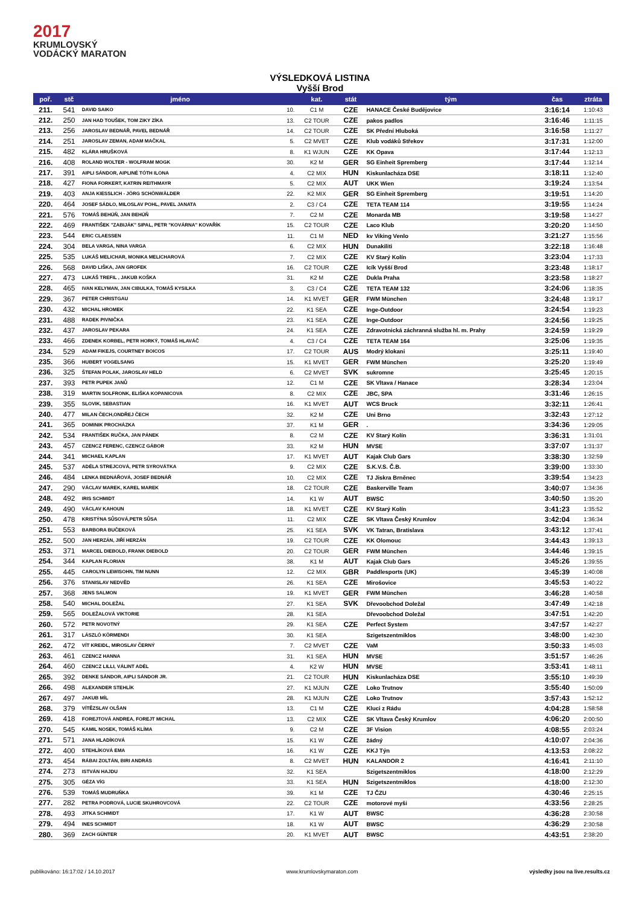2017
KRUMLOVSKÝ
VODÁCKÝ MARATON
VÝSLEDKOVÁ LISTINA
Vyšší Brod
| poř. | stč | jméno | | kat. | stát | tým | čas | ztráta |
| --- | --- | --- | --- | --- | --- | --- | --- | --- |
| 211. | 541 | DAVID SAIKO | 10. | C1 M | CZE | HANACE České Budějovice | 3:16:14 | 1:10:43 |
| 212. | 250 | JAN HAD TOUŠEK, TOM ZIKY ZÍKA | 13. | C2 TOUR | CZE | pakos padlos | 3:16:46 | 1:11:15 |
| 213. | 256 | JAROSLAV BEDNÁŘ, PAVEL BEDNÁŘ | 14. | C2 TOUR | CZE | SK Přední Hluboká | 3:16:58 | 1:11:27 |
| 214. | 251 | JAROSLAV ZEMAN, ADAM MAČKAL | 5. | C2 MVET | CZE | Klub vodáků Střekov | 3:17:31 | 1:12:00 |
| 215. | 482 | KLÁRA HRUŠKOVÁ | 8. | K1 WJUN | CZE | KK Opava | 3:17:44 | 1:12:13 |
| 216. | 408 | ROLAND WOLTER - WOLFRAM MOGK | 30. | K2 M | GER | SG Einheit Spremberg | 3:17:44 | 1:12:14 |
| 217. | 391 | AIPLI SÁNDOR, AIPLINÉ TÓTH ILONA | 4. | C2 MIX | HUN | Kiskunlacháza DSE | 3:18:11 | 1:12:40 |
| 218. | 427 | FIONA FORKERT, KATRIN REITHMAYR | 5. | C2 MIX | AUT | UKK Wien | 3:19:24 | 1:13:54 |
| 219. | 403 | ANJA KIESSLICH - JÖRG SCHÖNWÄLDER | 22. | K2 MIX | GER | SG Einheit Spremberg | 3:19:51 | 1:14:20 |
| 220. | 464 | JOSEF SÁDLO, MILOSLAV POHL, PAVEL JANATA | 2. | C3 / C4 | CZE | TETA TEAM 114 | 3:19:55 | 1:14:24 |
| 221. | 576 | TOMÁŠ BEHÚŇ, JAN BEHÚŇ | 7. | C2 M | CZE | Monarda MB | 3:19:58 | 1:14:27 |
| 222. | 469 | FRANTIŠEK "ZABIJÁK" SIPAL, PETR "KOVÁRNA" KOVAŘÍK | 15. | C2 TOUR | CZE | Laco Klub | 3:20:20 | 1:14:50 |
| 223. | 544 | ERIC CLAESSEN | 11. | C1 M | NED | kv Viking Venlo | 3:21:27 | 1:15:56 |
| 224. | 304 | BELA VARGA, NINA VARGA | 6. | C2 MIX | HUN | Dunakiliti | 3:22:18 | 1:16:48 |
| 225. | 535 | LUKÁŠ MELICHAR, MONIKA MELICHAROVÁ | 7. | C2 MIX | CZE | KV Starý Kolín | 3:23:04 | 1:17:33 |
| 226. | 568 | DAVID LIŠKA, JAN GROFEK | 16. | C2 TOUR | CZE | Icík Vyšší Brod | 3:23:48 | 1:18:17 |
| 227. | 473 | LUKÁŠ TREFIL , JAKUB KOŠKA | 31. | K2 M | CZE | Dukla Praha | 3:23:58 | 1:18:27 |
| 228. | 465 | IVAN KELYMAN, JAN CIBULKA, TOMÁŠ KYSILKA | 3. | C3 / C4 | CZE | TETA TEAM 132 | 3:24:06 | 1:18:35 |
| 229. | 367 | PETER CHRISTGAU | 14. | K1 MVET | GER | FWM München | 3:24:48 | 1:19:17 |
| 230. | 432 | MICHAL HROMEK | 22. | K1 SEA | CZE | Inge-Outdoor | 3:24:54 | 1:19:23 |
| 231. | 488 | RADEK PIVNIČKA | 23. | K1 SEA | CZE | Inge-Outdoor | 3:24:56 | 1:19:25 |
| 232. | 437 | JAROSLAV PEKARA | 24. | K1 SEA | CZE | Zdravotnická záchranná služba hl. m. Prahy | 3:24:59 | 1:19:29 |
| 233. | 466 | ZDENEK KORBEL, PETR HORKÝ, TOMÁŠ HLAVÁČ | 4. | C3 / C4 | CZE | TETA TEAM 164 | 3:25:06 | 1:19:35 |
| 234. | 529 | ADAM FIKEJS, COURTNEY BOICOS | 17. | C2 TOUR | AUS | Modrý klokani | 3:25:11 | 1:19:40 |
| 235. | 366 | HUBERT VOGELSANG | 15. | K1 MVET | GER | FWM München | 3:25:20 | 1:19:49 |
| 236. | 325 | ŠTEFAN POLAK, JAROSLAV HELD | 6. | C2 MVET | SVK | sukromne | 3:25:45 | 1:20:15 |
| 237. | 393 | PETR PUPEK JANŮ | 12. | C1 M | CZE | SK Vltava / Hanace | 3:28:34 | 1:23:04 |
| 238. | 319 | MARTIN SOLFRONK, ELIŠKA KOPANICOVA | 8. | C2 MIX | CZE | JBC, SPA | 3:31:46 | 1:26:15 |
| 239. | 355 | SLOVIK, SEBASTIAN | 16. | K1 MVET | AUT | WCS Bruck | 3:32:11 | 1:26:41 |
| 240. | 477 | MILAN ČECH,ONDŘEJ ČECH | 32. | K2 M | CZE | Uni Brno | 3:32:43 | 1:27:12 |
| 241. | 365 | DOMINIK PROCHÁZKA | 37. | K1 M | GER | . | 3:34:36 | 1:29:05 |
| 242. | 534 | FRANTIŠEK RUČKA, JAN PÁNEK | 8. | C2 M | CZE | KV Starý Kolín | 3:36:31 | 1:31:01 |
| 243. | 457 | CZENCZ FERENC, CZENCZ GÁBOR | 33. | K2 M | HUN | MVSE | 3:37:07 | 1:31:37 |
| 244. | 341 | MICHAEL KAPLAN | 17. | K1 MVET | AUT | Kajak Club Gars | 3:38:30 | 1:32:59 |
| 245. | 537 | ADÉLA STREJCOVÁ, PETR SYROVÁTKA | 9. | C2 MIX | CZE | S.K.V.S. Č.B. | 3:39:00 | 1:33:30 |
| 246. | 484 | LENKA BEDNÁŘOVÁ, JOSEF BEDNÁŘ | 10. | C2 MIX | CZE | TJ Jiskra Brněnec | 3:39:54 | 1:34:23 |
| 247. | 290 | VÁCLAV MAREK, KAREL MAREK | 18. | C2 TOUR | CZE | Baskerville Team | 3:40:07 | 1:34:36 |
| 248. | 492 | IRIS SCHMIDT | 14. | K1 W | AUT | BWSC | 3:40:50 | 1:35:20 |
| 249. | 490 | VÁCLAV KAHOUN | 18. | K1 MVET | CZE | KV Starý Kolín | 3:41:23 | 1:35:52 |
| 250. | 478 | KRISTÝNA SŮSOVÁ,PETR SŮSA | 11. | C2 MIX | CZE | SK Vltava Český Krumlov | 3:42:04 | 1:36:34 |
| 251. | 553 | BARBORA BUČEKOVÁ | 25. | K1 SEA | SVK | VK Tatran, Bratislava | 3:43:12 | 1:37:41 |
| 252. | 500 | JAN HERZÁN, JIŘÍ HERZÁN | 19. | C2 TOUR | CZE | KK Olomouc | 3:44:43 | 1:39:13 |
| 253. | 371 | MARCEL DIEBOLD, FRANK DIEBOLD | 20. | C2 TOUR | GER | FWM München | 3:44:46 | 1:39:15 |
| 254. | 344 | KAPLAN FLORIAN | 38. | K1 M | AUT | Kajak Club Gars | 3:45:26 | 1:39:55 |
| 255. | 445 | CAROLYN LEWISOHN, TIM NUNN | 12. | C2 MIX | GBR | Paddlesports (UK) | 3:45:39 | 1:40:08 |
| 256. | 376 | STANISLAV NEDVĚD | 26. | K1 SEA | CZE | Mirošovice | 3:45:53 | 1:40:22 |
| 257. | 368 | JENS SALMON | 19. | K1 MVET | GER | FWM München | 3:46:28 | 1:40:58 |
| 258. | 540 | MICHAL DOLEŽAL | 27. | K1 SEA | SVK | Dřevoobchod Doležal | 3:47:49 | 1:42:18 |
| 259. | 565 | DOLEŽALOVÁ VIKTORIE | 28. | K1 SEA | | Dřevoobchod Doležal | 3:47:51 | 1:42:20 |
| 260. | 572 | PETR NOVOTNÝ | 29. | K1 SEA | CZE | Perfect System | 3:47:57 | 1:42:27 |
| 261. | 317 | LÁSZLÓ KÖRMENDI | 30. | K1 SEA | | Szigetszentmiklos | 3:48:00 | 1:42:30 |
| 262. | 472 | VÍT KREIDL, MIROSLAV ČERNÝ | 7. | C2 MVET | CZE | VaM | 3:50:33 | 1:45:03 |
| 263. | 461 | CZENCZ HANNA | 31. | K1 SEA | HUN | MVSE | 3:51:57 | 1:46:26 |
| 264. | 460 | CZENCZ LILLI, VÁLINT ADÉL | 4. | K2 W | HUN | MVSE | 3:53:41 | 1:48:11 |
| 265. | 392 | DENKE SÁNDOR, AIPLI SÁNDOR JR. | 21. | C2 TOUR | HUN | Kiskunlacháza DSE | 3:55:10 | 1:49:39 |
| 266. | 498 | ALEXANDER STEHLÍK | 27. | K1 MJUN | CZE | Loko Trutnov | 3:55:40 | 1:50:09 |
| 267. | 497 | JAKUB MÍL | 28. | K1 MJUN | CZE | Loko Trutnov | 3:57:43 | 1:52:12 |
| 268. | 379 | VÍTĚZSLAV OLŠAN | 13. | C1 M | CZE | Kluci z Rádu | 4:04:28 | 1:58:58 |
| 269. | 418 | FOREJTOVÁ ANDREA, FOREJT MICHAL | 13. | C2 MIX | CZE | SK Vltava Český Krumlov | 4:06:20 | 2:00:50 |
| 270. | 545 | KAMIL NOSEK, TOMÁŠ KLÍMA | 9. | C2 M | CZE | 3F Vision | 4:08:55 | 2:03:24 |
| 271. | 571 | JANA HLADÍKOVÁ | 15. | K1 W | CZE | žádný | 4:10:07 | 2:04:36 |
| 272. | 400 | STEHLÍKOVÁ EMA | 16. | K1 W | CZE | KKJ Týn | 4:13:53 | 2:08:22 |
| 273. | 454 | RÁBAI ZOLTÁN, BIRI ANDRÁS | 8. | C2 MVET | HUN | KALANDOR 2 | 4:16:41 | 2:11:10 |
| 274. | 273 | ISTVÁN HAJDU | 32. | K1 SEA | | Szigetszentmiklos | 4:18:00 | 2:12:29 |
| 275. | 305 | GÉZA VÍG | 33. | K1 SEA | HUN | Szigetszentmiklos | 4:18:00 | 2:12:30 |
| 276. | 539 | TOMÁŠ MUDRUŇKA | 39. | K1 M | CZE | TJ ČZU | 4:30:46 | 2:25:15 |
| 277. | 282 | PETRA PODROVÁ, LUCIE SKUHROVCOVÁ | 22. | C2 TOUR | CZE | motorové myši | 4:33:56 | 2:28:25 |
| 278. | 493 | JITKA SCHMIDT | 17. | K1 W | AUT | BWSC | 4:36:28 | 2:30:58 |
| 279. | 494 | INES SCHMIDT | 18. | K1 W | AUT | BWSC | 4:36:29 | 2:30:58 |
| 280. | 369 | ZACH GÜNTER | 20. | K1 MVET | AUT | BWSC | 4:43:51 | 2:38:20 |
publikováno: 16:17:02 / 14.10.2017 www.krumlovskymaraton.com výsledky jsou na live.results.cz